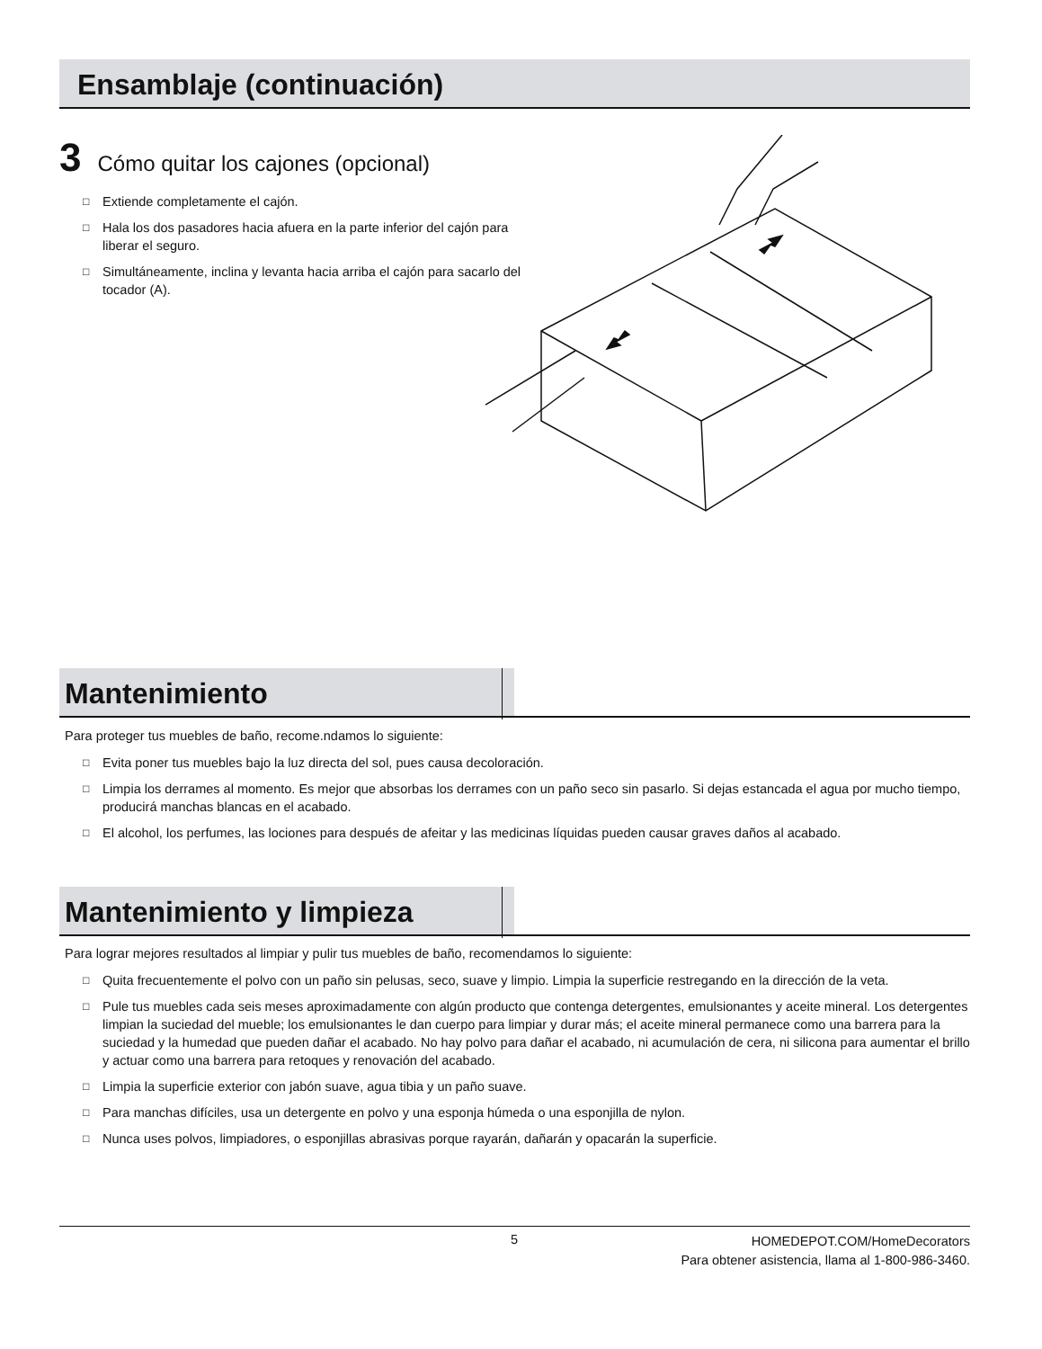Ensamblaje (continuación)
3 Cómo quitar los cajones (opcional)
□ Extiende completamente el cajón.
□ Hala los dos pasadores hacia afuera en la parte inferior del cajón para liberar el seguro.
□ Simultáneamente, inclina y levanta hacia arriba el cajón para sacarlo del tocador (A).
Mantenimiento
Para proteger tus muebles de baño, recome.ndamos lo siguiente:
□ Evita poner tus muebles bajo la luz directa del sol, pues causa decoloración.
□ Limpia los derrames al momento. Es mejor que absorbas los derrames con un paño seco sin pasarlo. Si dejas estancada el agua por mucho tiempo, producirá manchas blancas en el acabado.
□ El alcohol, los perfumes, las lociones para después de afeitar y las medicinas líquidas pueden causar graves daños al acabado.
Mantenimiento y limpieza
Para lograr mejores resultados al limpiar y pulir tus muebles de baño, recomendamos lo siguiente:
□ Quita frecuentemente el polvo con un paño sin pelusas, seco, suave y limpio. Limpia la superficie restregando en la dirección de la veta.
□ Pule tus muebles cada seis meses aproximadamente con algún producto que contenga detergentes, emulsionantes y aceite mineral. Los detergentes limpian la suciedad del mueble; los emulsionantes le dan cuerpo para limpiar y durar más; el aceite mineral permanece como una barrera para la suciedad y la humedad que pueden dañar el acabado. No hay polvo para dañar el acabado, ni acumulación de cera, ni silicona para aumentar el brillo y actuar como una barrera para retoques y renovación del acabado.
□ Limpia la superficie exterior con jabón suave, agua tibia y un paño suave.
□ Para manchas difíciles, usa un detergente en polvo y una esponja húmeda o una esponjilla de nylon.
□ Nunca uses polvos, limpiadores, o esponjillas abrasivas porque rayarán, dañarán y opacarán la superficie.
5
HOMEDEPOT.COM/HomeDecorators
Para obtener asistencia, llama al 1-800-986-3460.